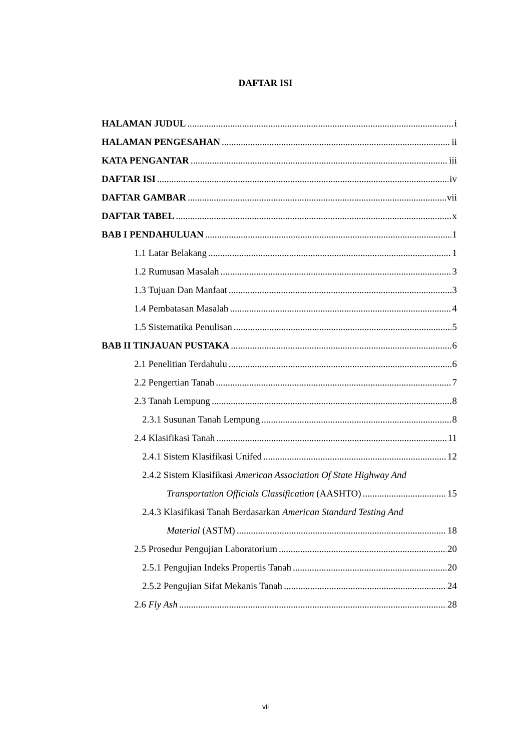DAFTAR ISI
HALAMAN JUDUL i
HALAMAN PENGESAHAN ii
KATA PENGANTAR iii
DAFTAR ISI iv
DAFTAR GAMBAR vii
DAFTAR TABEL x
BAB I PENDAHULUAN 1
1.1 Latar Belakang 1
1.2 Rumusan Masalah 3
1.3 Tujuan Dan Manfaat 3
1.4 Pembatasan Masalah 4
1.5 Sistematika Penulisan 5
BAB II TINJAUAN PUSTAKA 6
2.1 Penelitian Terdahulu 6
2.2 Pengertian Tanah 7
2.3 Tanah Lempung 8
2.3.1 Susunan Tanah Lempung 8
2.4 Klasifikasi Tanah 11
2.4.1 Sistem Klasifikasi Unifed 12
2.4.2 Sistem Klasifikasi American Association Of State Highway And
Transportation Officials Classification (AASHTO) 15
2.4.3 Klasifikasi Tanah Berdasarkan American Standard Testing And
Material (ASTM) 18
2.5 Prosedur Pengujian Laboratorium 20
2.5.1 Pengujian Indeks Propertis Tanah 20
2.5.2 Pengujian Sifat Mekanis Tanah 24
2.6 Fly Ash 28
vii